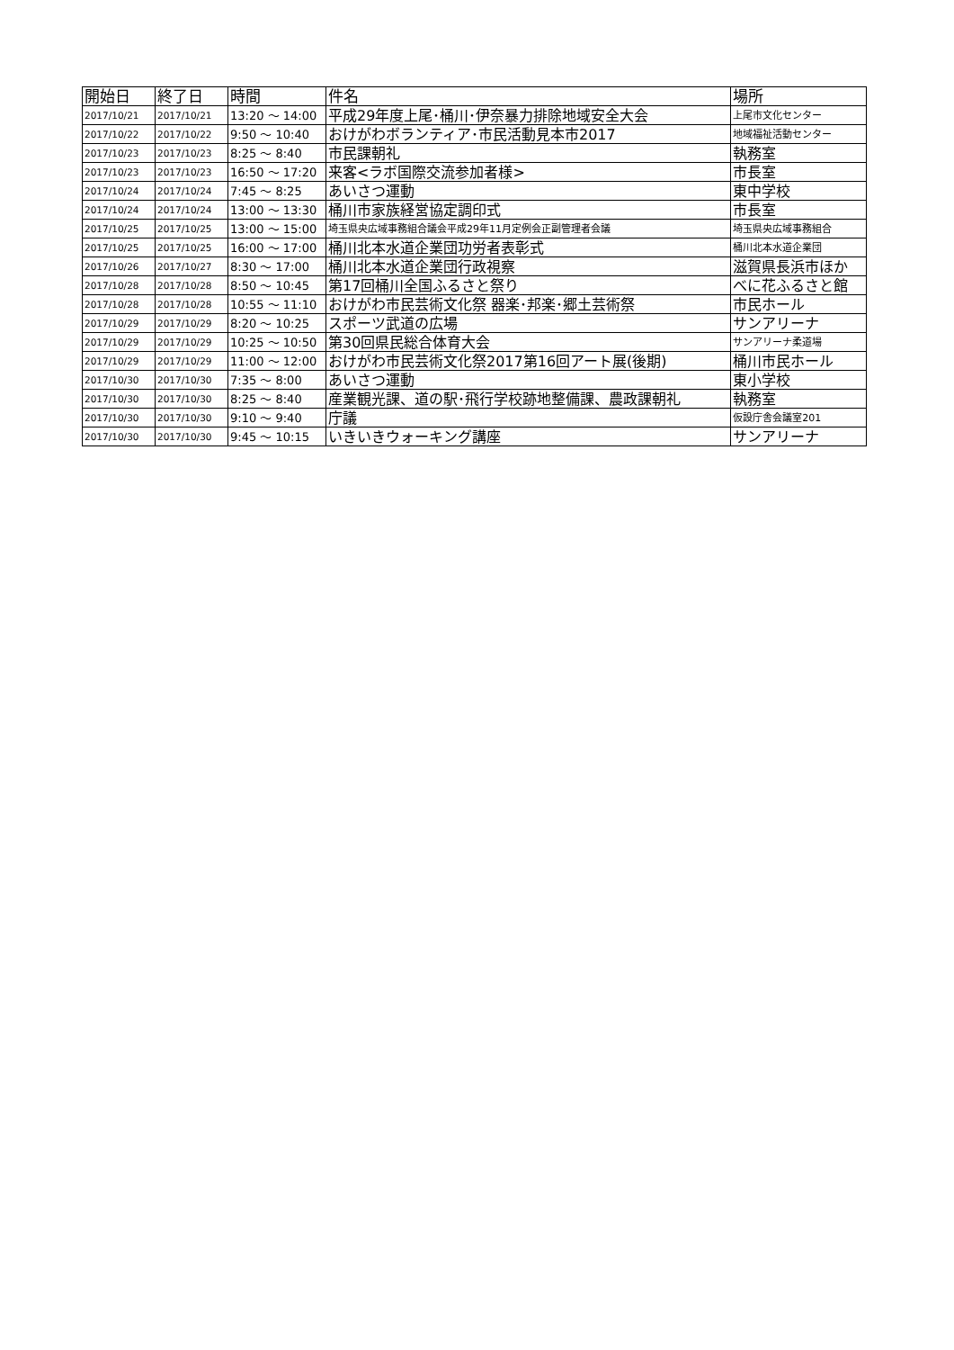| 開始日 | 終了日 | 時間 | 件名 | 場所 |
| --- | --- | --- | --- | --- |
| 2017/10/21 | 2017/10/21 | 13:20 ～ 14:00 | 平成29年度上尾･桶川･伊奈暴力排除地域安全大会 | 上尾市文化センター |
| 2017/10/22 | 2017/10/22 | 9:50 ～ 10:40 | おけがわボランティア･市民活動見本市2017 | 地域福祉活動センター |
| 2017/10/23 | 2017/10/23 | 8:25 ～ 8:40 | 市民課朝礼 | 執務室 |
| 2017/10/23 | 2017/10/23 | 16:50 ～ 17:20 | 来客<ラボ国際交流参加者様> | 市長室 |
| 2017/10/24 | 2017/10/24 | 7:45 ～ 8:25 | あいさつ運動 | 東中学校 |
| 2017/10/24 | 2017/10/24 | 13:00 ～ 13:30 | 桶川市家族経営協定調印式 | 市長室 |
| 2017/10/25 | 2017/10/25 | 13:00 ～ 15:00 | 埼玉県央広域事務組合議会平成29年11月定例会正副管理者会議 | 埼玉県央広域事務組合 |
| 2017/10/25 | 2017/10/25 | 16:00 ～ 17:00 | 桶川北本水道企業団功労者表彰式 | 桶川北本水道企業団 |
| 2017/10/26 | 2017/10/27 | 8:30 ～ 17:00 | 桶川北本水道企業団行政視察 | 滋賀県長浜市ほか |
| 2017/10/28 | 2017/10/28 | 8:50 ～ 10:45 | 第17回桶川全国ふるさと祭り | べに花ふるさと館 |
| 2017/10/28 | 2017/10/28 | 10:55 ～ 11:10 | おけがわ市民芸術文化祭 器楽･邦楽･郷土芸術祭 | 市民ホール |
| 2017/10/29 | 2017/10/29 | 8:20 ～ 10:25 | スポーツ武道の広場 | サンアリーナ |
| 2017/10/29 | 2017/10/29 | 10:25 ～ 10:50 | 第30回県民総合体育大会 | サンアリーナ柔道場 |
| 2017/10/29 | 2017/10/29 | 11:00 ～ 12:00 | おけがわ市民芸術文化祭2017第16回アート展(後期) | 桶川市民ホール |
| 2017/10/30 | 2017/10/30 | 7:35 ～ 8:00 | あいさつ運動 | 東小学校 |
| 2017/10/30 | 2017/10/30 | 8:25 ～ 8:40 | 産業観光課、道の駅･飛行学校跡地整備課、農政課朝礼 | 執務室 |
| 2017/10/30 | 2017/10/30 | 9:10 ～ 9:40 | 庁議 | 仮設庁舎会議室201 |
| 2017/10/30 | 2017/10/30 | 9:45 ～ 10:15 | いきいきウォーキング講座 | サンアリーナ |